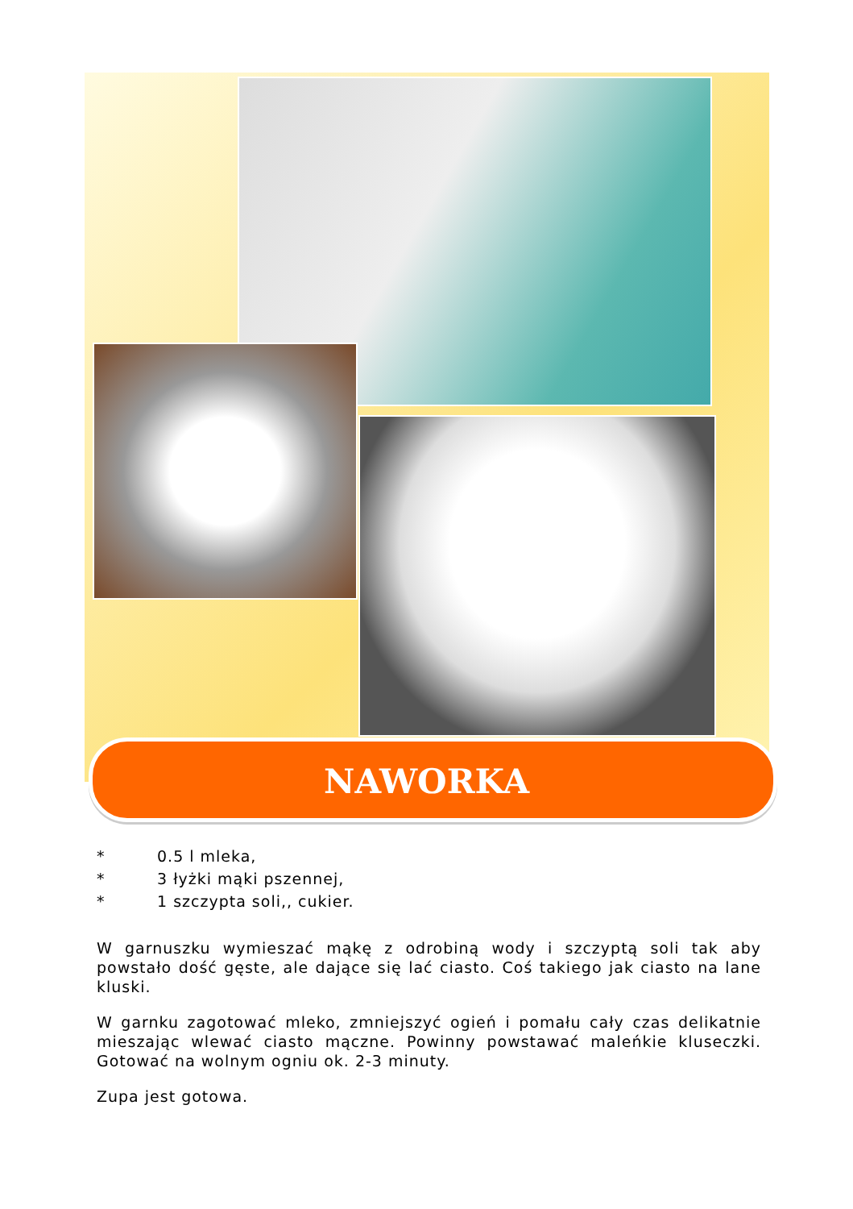NAWORKA
* 0.5 l mleka,
* 3 łyżki mąki pszennej,
* 1 szczypta soli,, cukier.
W garnuszku wymieszać mąkę z odrobiną wody i szczyptą soli tak aby powstało dość gęste, ale dające się lać ciasto. Coś takiego jak ciasto na lane kluski.
W garnku zagotować mleko, zmniejszyć ogień i pomału cały czas delikatnie mieszając wlewać ciasto mączne. Powinny powstawać maleńkie kluseczki. Gotować na wolnym ogniu ok. 2-3 minuty.
Zupa jest gotowa.